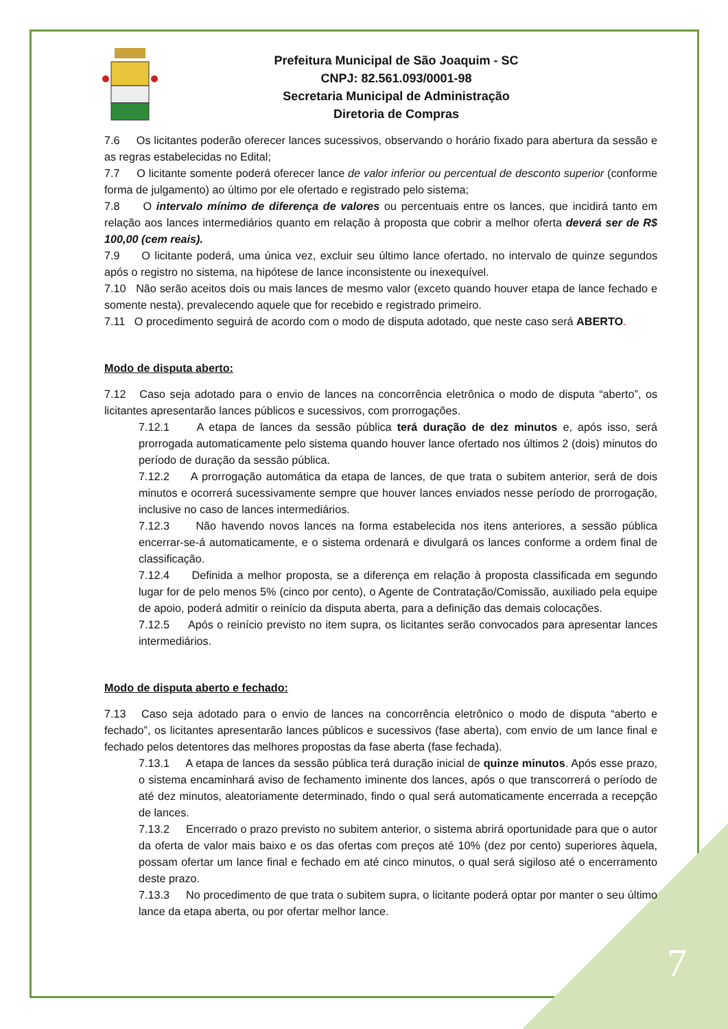Prefeitura Municipal de São Joaquim - SC
CNPJ: 82.561.093/0001-98
Secretaria Municipal de Administração
Diretoria de Compras
7.6 Os licitantes poderão oferecer lances sucessivos, observando o horário fixado para abertura da sessão e as regras estabelecidas no Edital;
7.7 O licitante somente poderá oferecer lance de valor inferior ou percentual de desconto superior (conforme forma de julgamento) ao último por ele ofertado e registrado pelo sistema;
7.8 O intervalo mínimo de diferença de valores ou percentuais entre os lances, que incidirá tanto em relação aos lances intermediários quanto em relação à proposta que cobrir a melhor oferta deverá ser de R$ 100,00 (cem reais).
7.9 O licitante poderá, uma única vez, excluir seu último lance ofertado, no intervalo de quinze segundos após o registro no sistema, na hipótese de lance inconsistente ou inexequível.
7.10 Não serão aceitos dois ou mais lances de mesmo valor (exceto quando houver etapa de lance fechado e somente nesta), prevalecendo aquele que for recebido e registrado primeiro.
7.11 O procedimento seguirá de acordo com o modo de disputa adotado, que neste caso será ABERTO.
Modo de disputa aberto:
7.12 Caso seja adotado para o envio de lances na concorrência eletrônica o modo de disputa “aberto”, os licitantes apresentarão lances públicos e sucessivos, com prorrogações.
7.12.1 A etapa de lances da sessão pública terá duração de dez minutos e, após isso, será prorrogada automaticamente pelo sistema quando houver lance ofertado nos últimos 2 (dois) minutos do período de duração da sessão pública.
7.12.2 A prorrogação automática da etapa de lances, de que trata o subitem anterior, será de dois minutos e ocorrerá sucessivamente sempre que houver lances enviados nesse período de prorrogação, inclusive no caso de lances intermediários.
7.12.3 Não havendo novos lances na forma estabelecida nos itens anteriores, a sessão pública encerrar-se-á automaticamente, e o sistema ordenará e divulgará os lances conforme a ordem final de classificação.
7.12.4 Definida a melhor proposta, se a diferença em relação à proposta classificada em segundo lugar for de pelo menos 5% (cinco por cento), o Agente de Contratação/Comissão, auxiliado pela equipe de apoio, poderá admitir o reinício da disputa aberta, para a definição das demais colocações.
7.12.5 Após o reinício previsto no item supra, os licitantes serão convocados para apresentar lances intermediários.
Modo de disputa aberto e fechado:
7.13 Caso seja adotado para o envio de lances na concorrência eletrônico o modo de disputa “aberto e fechado”, os licitantes apresentarão lances públicos e sucessivos (fase aberta), com envio de um lance final e fechado pelos detentores das melhores propostas da fase aberta (fase fechada).
7.13.1 A etapa de lances da sessão pública terá duração inicial de quinze minutos. Após esse prazo, o sistema encaminhará aviso de fechamento iminente dos lances, após o que transcorrerá o período de até dez minutos, aleatoriamente determinado, findo o qual será automaticamente encerrada a recepção de lances.
7.13.2 Encerrado o prazo previsto no subitem anterior, o sistema abrirá oportunidade para que o autor da oferta de valor mais baixo e os das ofertas com preços até 10% (dez por cento) superiores àquela, possam ofertar um lance final e fechado em até cinco minutos, o qual será sigiloso até o encerramento deste prazo.
7.13.3 No procedimento de que trata o subitem supra, o licitante poderá optar por manter o seu último lance da etapa aberta, ou por ofertar melhor lance.
7